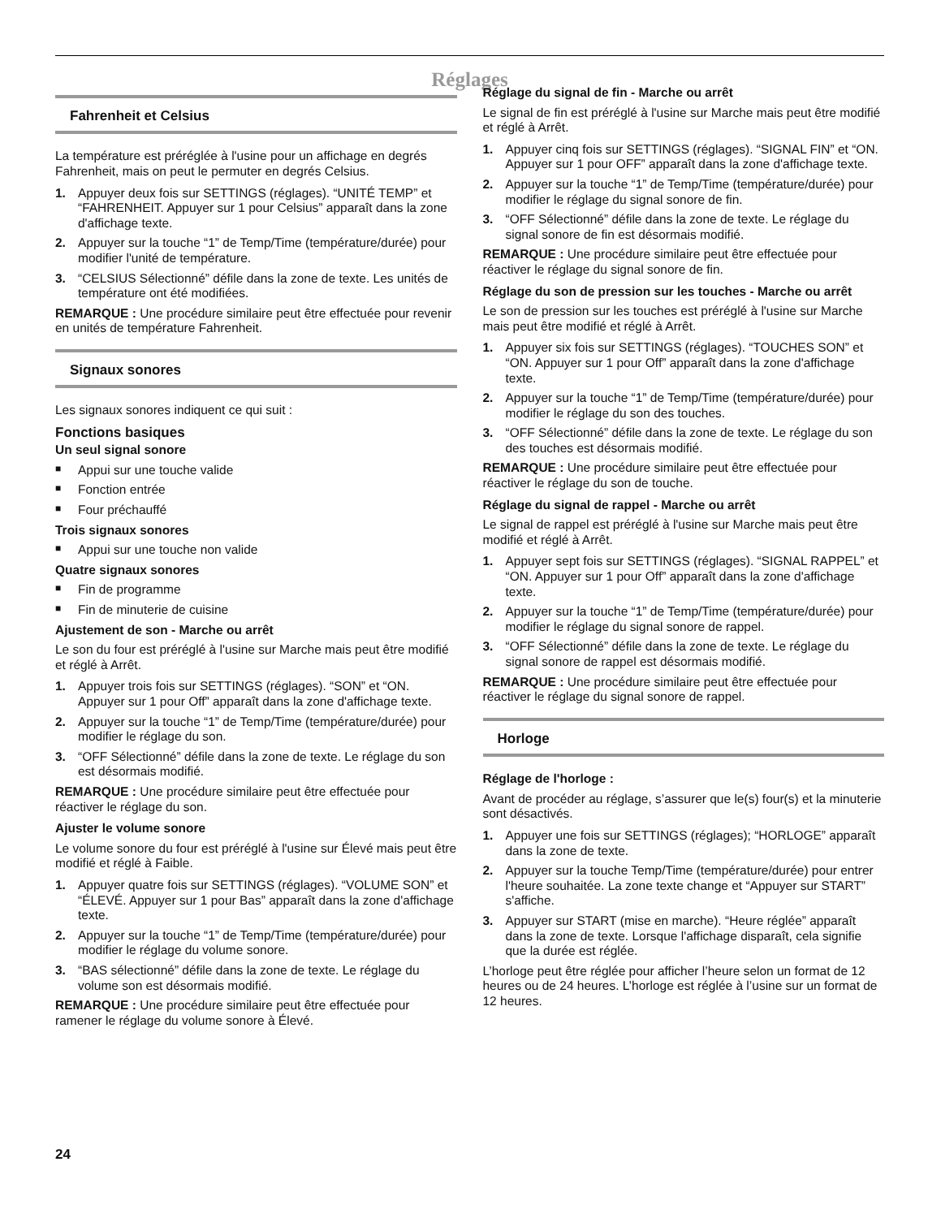Réglages
Fahrenheit et Celsius
La température est préréglée à l'usine pour un affichage en degrés Fahrenheit, mais on peut le permuter en degrés Celsius.
1. Appuyer deux fois sur SETTINGS (réglages). “UNITÉ TEMP” et “FAHRENHEIT. Appuyer sur 1 pour Celsius” apparaît dans la zone d'affichage texte.
2. Appuyer sur la touche “1” de Temp/Time (température/durée) pour modifier l'unité de température.
3. “CELSIUS Sélectionné” défile dans la zone de texte. Les unités de température ont été modifiées.
REMARQUE : Une procédure similaire peut être effectuée pour revenir en unités de température Fahrenheit.
Signaux sonores
Les signaux sonores indiquent ce qui suit :
Fonctions basiques
Un seul signal sonore
■ Appui sur une touche valide
■ Fonction entrée
■ Four préchauffé
Trois signaux sonores
■ Appui sur une touche non valide
Quatre signaux sonores
■ Fin de programme
■ Fin de minuterie de cuisine
Ajustement de son - Marche ou arrêt
Le son du four est préréglé à l'usine sur Marche mais peut être modifié et réglé à Arrêt.
1. Appuyer trois fois sur SETTINGS (réglages). “SON” et “ON. Appuyer sur 1 pour Off” apparaît dans la zone d'affichage texte.
2. Appuyer sur la touche “1” de Temp/Time (température/durée) pour modifier le réglage du son.
3. “OFF Sélectionné” défile dans la zone de texte. Le réglage du son est désormais modifié.
REMARQUE : Une procédure similaire peut être effectuée pour réactiver le réglage du son.
Ajuster le volume sonore
Le volume sonore du four est préréglé à l'usine sur Élevé mais peut être modifié et réglé à Faible.
1. Appuyer quatre fois sur SETTINGS (réglages). “VOLUME SON” et “ÉLEVÉ. Appuyer sur 1 pour Bas” apparaît dans la zone d'affichage texte.
2. Appuyer sur la touche “1” de Temp/Time (température/durée) pour modifier le réglage du volume sonore.
3. “BAS sélectionné” défile dans la zone de texte. Le réglage du volume son est désormais modifié.
REMARQUE : Une procédure similaire peut être effectuée pour ramener le réglage du volume sonore à Élevé.
Réglage du signal de fin - Marche ou arrêt
Le signal de fin est préréglé à l'usine sur Marche mais peut être modifié et réglé à Arrêt.
1. Appuyer cinq fois sur SETTINGS (réglages). “SIGNAL FIN” et “ON. Appuyer sur 1 pour OFF” apparaît dans la zone d'affichage texte.
2. Appuyer sur la touche “1” de Temp/Time (température/durée) pour modifier le réglage du signal sonore de fin.
3. “OFF Sélectionné” défile dans la zone de texte. Le réglage du signal sonore de fin est désormais modifié.
REMARQUE : Une procédure similaire peut être effectuée pour réactiver le réglage du signal sonore de fin.
Réglage du son de pression sur les touches - Marche ou arrêt
Le son de pression sur les touches est préréglé à l'usine sur Marche mais peut être modifié et réglé à Arrêt.
1. Appuyer six fois sur SETTINGS (réglages). “TOUCHES SON” et “ON. Appuyer sur 1 pour Off” apparaît dans la zone d'affichage texte.
2. Appuyer sur la touche “1” de Temp/Time (température/durée) pour modifier le réglage du son des touches.
3. “OFF Sélectionné” défile dans la zone de texte. Le réglage du son des touches est désormais modifié.
REMARQUE : Une procédure similaire peut être effectuée pour réactiver le réglage du son de touche.
Réglage du signal de rappel - Marche ou arrêt
Le signal de rappel est préréglé à l'usine sur Marche mais peut être modifié et réglé à Arrêt.
1. Appuyer sept fois sur SETTINGS (réglages). “SIGNAL RAPPEL” et “ON. Appuyer sur 1 pour Off” apparaît dans la zone d'affichage texte.
2. Appuyer sur la touche “1” de Temp/Time (température/durée) pour modifier le réglage du signal sonore de rappel.
3. “OFF Sélectionné” défile dans la zone de texte. Le réglage du signal sonore de rappel est désormais modifié.
REMARQUE : Une procédure similaire peut être effectuée pour réactiver le réglage du signal sonore de rappel.
Horloge
Réglage de l'horloge :
Avant de procéder au réglage, s’assurer que le(s) four(s) et la minuterie sont désactivés.
1. Appuyer une fois sur SETTINGS (réglages); “HORLOGE” apparaît dans la zone de texte.
2. Appuyer sur la touche Temp/Time (température/durée) pour entrer l'heure souhaitée. La zone texte change et “Appuyer sur START” s'affiche.
3. Appuyer sur START (mise en marche). “Heure réglée” apparaît dans la zone de texte. Lorsque l'affichage disparaît, cela signifie que la durée est réglée.
L’horloge peut être réglée pour afficher l’heure selon un format de 12 heures ou de 24 heures. L’horloge est réglée à l’usine sur un format de 12 heures.
24